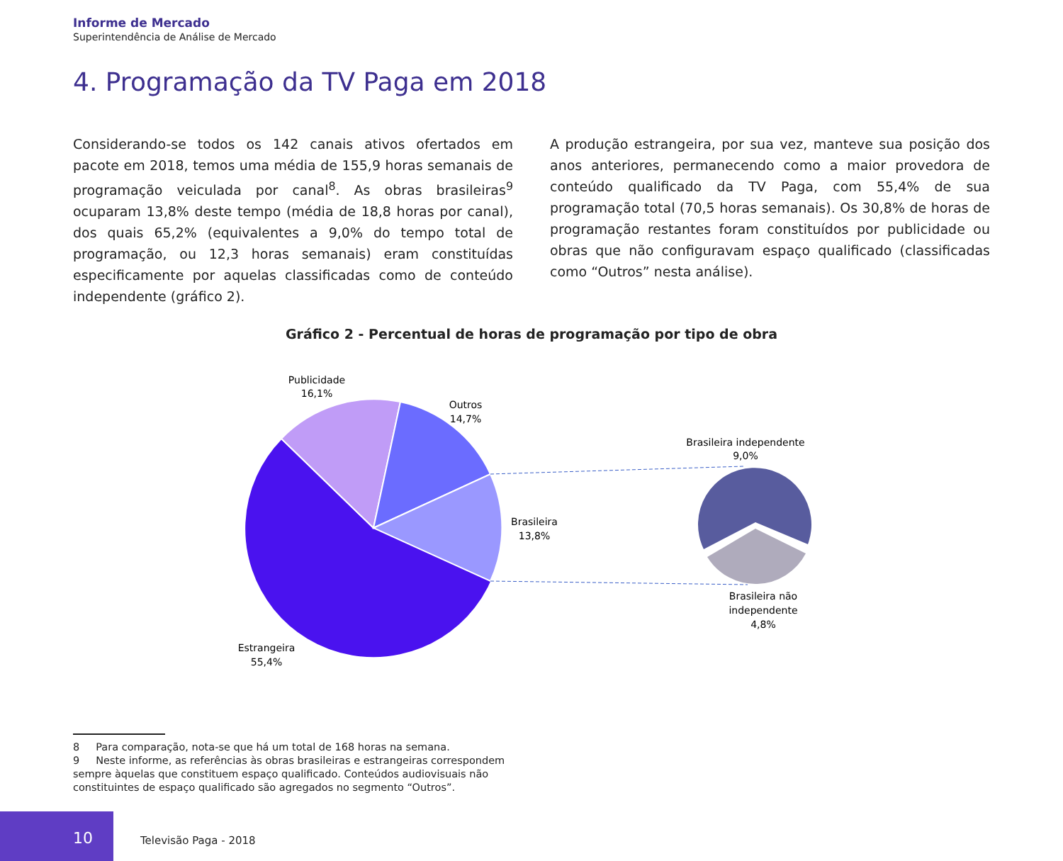Informe de Mercado
Superintendência de Análise de Mercado
4. Programação da TV Paga em 2018
Considerando-se todos os 142 canais ativos ofertados em pacote em 2018, temos uma média de 155,9 horas semanais de programação veiculada por canal<sup>8</sup>. As obras brasileiras<sup>9</sup> ocuparam 13,8% deste tempo (média de 18,8 horas por canal), dos quais 65,2% (equivalentes a 9,0% do tempo total de programação, ou 12,3 horas semanais) eram constituídas especificamente por aquelas classificadas como de conteúdo independente (gráfico 2).
A produção estrangeira, por sua vez, manteve sua posição dos anos anteriores, permanecendo como a maior provedora de conteúdo qualificado da TV Paga, com 55,4% de sua programação total (70,5 horas semanais). Os 30,8% de horas de programação restantes foram constituídos por publicidade ou obras que não configuravam espaço qualificado (classificadas como “Outros” nesta análise).
Gráfico 2 - Percentual de horas de programação por tipo de obra
Publicidade
16,1%
Outros
14,7%
Brasileira
13,8%
Estrangeira
55,4%
Brasileira independente
9,0%
Brasileira não
independente
4,8%
8 Para comparação, nota-se que há um total de 168 horas na semana.
9 Neste informe, as referências às obras brasileiras e estrangeiras correspondem sempre àquelas que constituem espaço qualificado. Conteúdos audiovisuais não constituintes de espaço qualificado são agregados no segmento “Outros”.
10
Televisão Paga - 2018